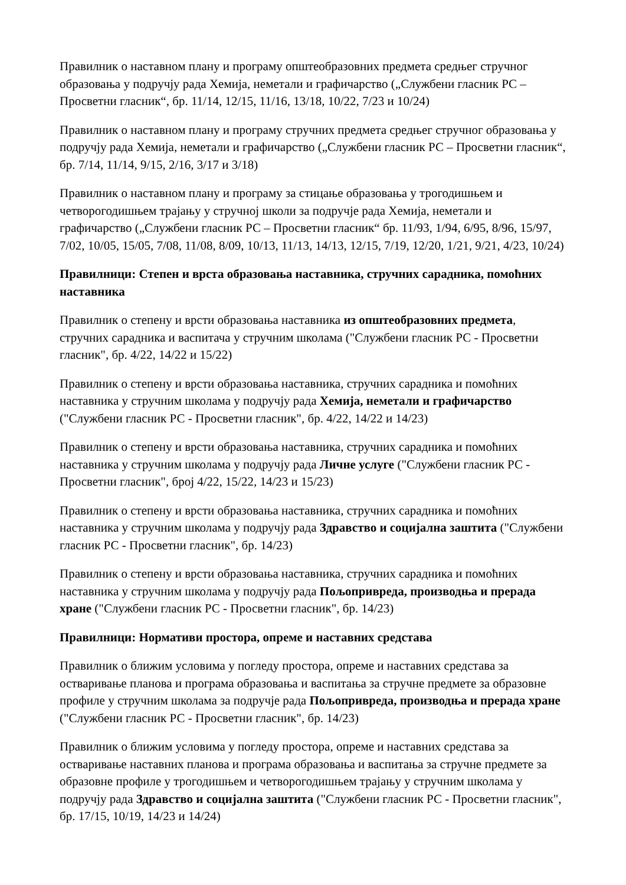Правилник о наставном плану и програму општеобразовних предмета средњег стручног образовања у подручју рада Хемија, неметали и графичарство („Службени гласник РС – Просветни гласник“, бр. 11/14, 12/15, 11/16, 13/18, 10/22, 7/23 и 10/24)
Правилник о наставном плану и програму стручних предмета средњег стручног образовања у подручју рада Хемија, неметали и графичарство („Службени гласник РС – Просветни гласник“, бр. 7/14, 11/14, 9/15, 2/16, 3/17 и 3/18)
Правилник о наставном плану и програму за стицање образовања у трогодишњем и четворогодишњем трајању у стручној школи за подручје рада Хемија, неметали и графичарство („Службени гласник РС – Просветни гласник“ бр. 11/93, 1/94, 6/95, 8/96, 15/97, 7/02, 10/05, 15/05, 7/08, 11/08, 8/09, 10/13, 11/13, 14/13, 12/15, 7/19, 12/20, 1/21, 9/21, 4/23, 10/24)
Правилници: Степен и врста образовања наставника, стручних сарадника, помоћних наставника
Правилник о степену и врсти образовања наставника из општеобразовних предмета, стручних сарадника и васпитача у стручним школама ("Службени гласник РС - Просветни гласник", бр. 4/22, 14/22 и 15/22)
Правилник о степену и врсти образовања наставника, стручних сарадника и помоћних наставника у стручним школама у подручју рада Хемија, неметали и графичарство ("Службени гласник РС - Просветни гласник", бр. 4/22, 14/22 и 14/23)
Правилник о степену и врсти образовања наставника, стручних сарадника и помоћних наставника у стручним школама у подручју рада Личне услуге ("Службени гласник РС - Просветни гласник", број 4/22, 15/22, 14/23 и 15/23)
Правилник о степену и врсти образовања наставника, стручних сарадника и помоћних наставника у стручним школама у подручју рада Здравство и социјална заштита ("Службени гласник РС - Просветни гласник", бр. 14/23)
Правилник о степену и врсти образовања наставника, стручних сарадника и помоћних наставника у стручним школама у подручју рада Пољопривреда, производња и прерада хране ("Службени гласник РС - Просветни гласник", бр. 14/23)
Правилници: Нормативи простора, опреме и наставних средстава
Правилник о ближим условима у погледу простора, опреме и наставних средстава за остваривање планова и програма образовања и васпитања за стручне предмете за образовне профиле у стручним школама за подручје рада Пољопривреда, производња и прерада хране ("Службени гласник РС - Просветни гласник", бр. 14/23)
Правилник о ближим условима у погледу простора, опреме и наставних средстава за остваривање наставних планова и програма образовања и васпитања за стручне предмете за образовне профиле у трогодишњем и четворогодишњем трајању у стручним школама у подручју рада Здравство и социјална заштита ("Службени гласник РС - Просветни гласник", бр. 17/15, 10/19, 14/23 и 14/24)